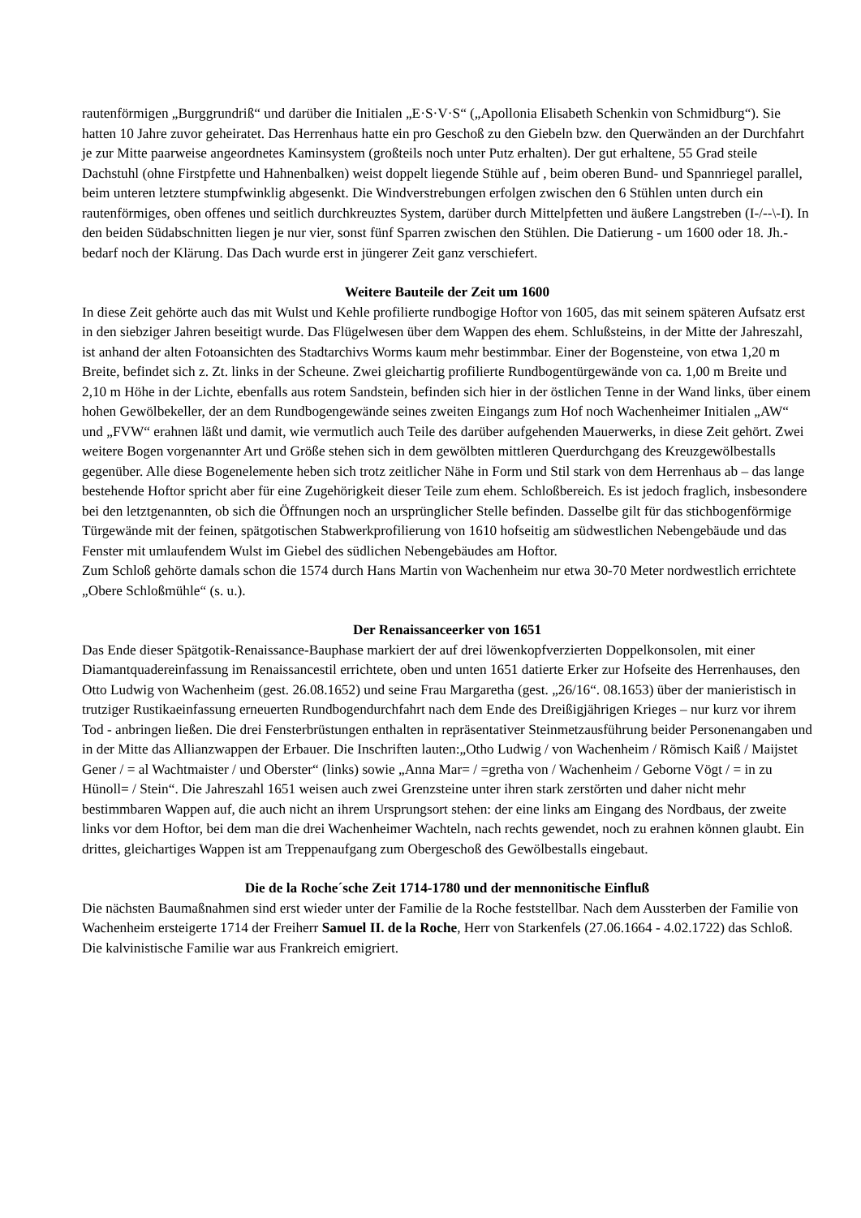rautenförmigen „Burggrundriß“ und darüber die Initialen „E·S·V·S“ („Apollonia Elisabeth Schenkin von Schmidburg“). Sie hatten 10 Jahre zuvor geheiratet. Das Herrenhaus hatte ein pro Geschoß zu den Giebeln bzw. den Querwänden an der Durchfahrt je zur Mitte paarweise angeordnetes Kaminsystem (großteils noch unter Putz erhalten). Der gut erhaltene, 55 Grad steile Dachstuhl (ohne Firstpfette und Hahnenbalken) weist doppelt liegende Stühle auf , beim oberen Bund- und Spannriegel parallel, beim unteren letztere stumpfwinklig abgesenkt. Die Windverstrebungen erfolgen zwischen den 6 Stühlen unten durch ein rautenförmiges, oben offenes und seitlich durchkreuztes System, darüber durch Mittelpfetten und äußere Langstreben (I-/--\-I). In den beiden Südabschnitten liegen je nur vier, sonst fünf Sparren zwischen den Stühlen. Die Datierung - um 1600 oder 18. Jh.- bedarf noch der Klärung. Das Dach wurde erst in jüngerer Zeit ganz verschiefert.
Weitere Bauteile der Zeit um 1600
In diese Zeit gehörte auch das mit Wulst und Kehle profilierte rundbogige Hoftor von 1605, das mit seinem späteren Aufsatz erst in den siebziger Jahren beseitigt wurde. Das Flügelwesen über dem Wappen des ehem. Schlußsteins, in der Mitte der Jahreszahl, ist anhand der alten Fotoansichten des Stadtarchivs Worms kaum mehr bestimmbar. Einer der Bogensteine, von etwa 1,20 m Breite, befindet sich z. Zt. links in der Scheune. Zwei gleichartig profilierte Rundbogentürgewände von ca. 1,00 m Breite und 2,10 m Höhe in der Lichte, ebenfalls aus rotem Sandstein, befinden sich hier in der östlichen Tenne in der Wand links, über einem hohen Gewölbekeller, der an dem Rundbogengewände seines zweiten Eingangs zum Hof noch Wachenheimer Initialen „AW“ und „FVW“ erahnen läßt und damit, wie vermutlich auch Teile des darüber aufgehenden Mauerwerks, in diese Zeit gehört. Zwei weitere Bogen vorgenannter Art und Größe stehen sich in dem gewölbten mittleren Querdurchgang des Kreuzgewölbestalls gegenüber. Alle diese Bogenelemente heben sich trotz zeitlicher Nähe in Form und Stil stark von dem Herrenhaus ab – das lange bestehende Hoftor spricht aber für eine Zugehörigkeit dieser Teile zum ehem. Schloßbereich. Es ist jedoch fraglich, insbesondere bei den letztgenannten, ob sich die Öffnungen noch an ursprünglicher Stelle befinden. Dasselbe gilt für das stichbogenförmige Türgewände mit der feinen, spätgotischen Stabwerkprofilierung von 1610 hofseitig am südwestlichen Nebengebäude und das Fenster mit umlaufendem Wulst im Giebel des südlichen Nebengebäudes am Hoftor.
Zum Schloß gehörte damals schon die 1574 durch Hans Martin von Wachenheim nur etwa 30-70 Meter nordwestlich errichtete „Obere Schloßmühle“ (s. u.).
Der Renaissanceerker von 1651
Das Ende dieser Spätgotik-Renaissance-Bauphase markiert der auf drei löwenkopfverzierten Doppelkonsolen, mit einer Diamantquadereinfassung im Renaissancestil errichtete, oben und unten 1651 datierte Erker zur Hofseite des Herrenhauses, den Otto Ludwig von Wachenheim (gest. 26.08.1652) und seine Frau Margaretha (gest. „26/16“. 08.1653) über der manieristisch in trutziger Rustikaeinfassung erneuerten Rundbogendurchfahrt nach dem Ende des Dreißigjährigen Krieges – nur kurz vor ihrem Tod - anbringen ließen. Die drei Fensterbrüstungen enthalten in repräsentativer Steinmetzausführung beider Personenangaben und in der Mitte das Allianzwappen der Erbauer. Die Inschriften lauten:„Otho Ludwig / von Wachenheim / Römisch Kaiß / Maijstet Gener / = al Wachtmaister / und Oberster“ (links) sowie „Anna Mar= / =gretha von / Wachenheim / Geborne Vögt / = in zu Hünoll= / Stein“. Die Jahreszahl 1651 weisen auch zwei Grenzsteine unter ihren stark zerstörten und daher nicht mehr bestimmbaren Wappen auf, die auch nicht an ihrem Ursprungsort stehen: der eine links am Eingang des Nordbaus, der zweite links vor dem Hoftor, bei dem man die drei Wachenheimer Wachteln, nach rechts gewendet, noch zu erahnen können glaubt. Ein drittes, gleichartiges Wappen ist am Treppenaufgang zum Obergeschoß des Gewölbestalls eingebaut.
Die de la Roche´sche Zeit 1714-1780 und der mennonitische Einfluß
Die nächsten Baumaßnahmen sind erst wieder unter der Familie de la Roche feststellbar. Nach dem Aussterben der Familie von Wachenheim ersteigerte 1714 der Freiherr Samuel II. de la Roche, Herr von Starkenfels (27.06.1664 - 4.02.1722) das Schloß. Die kalvinistische Familie war aus Frankreich emigriert.